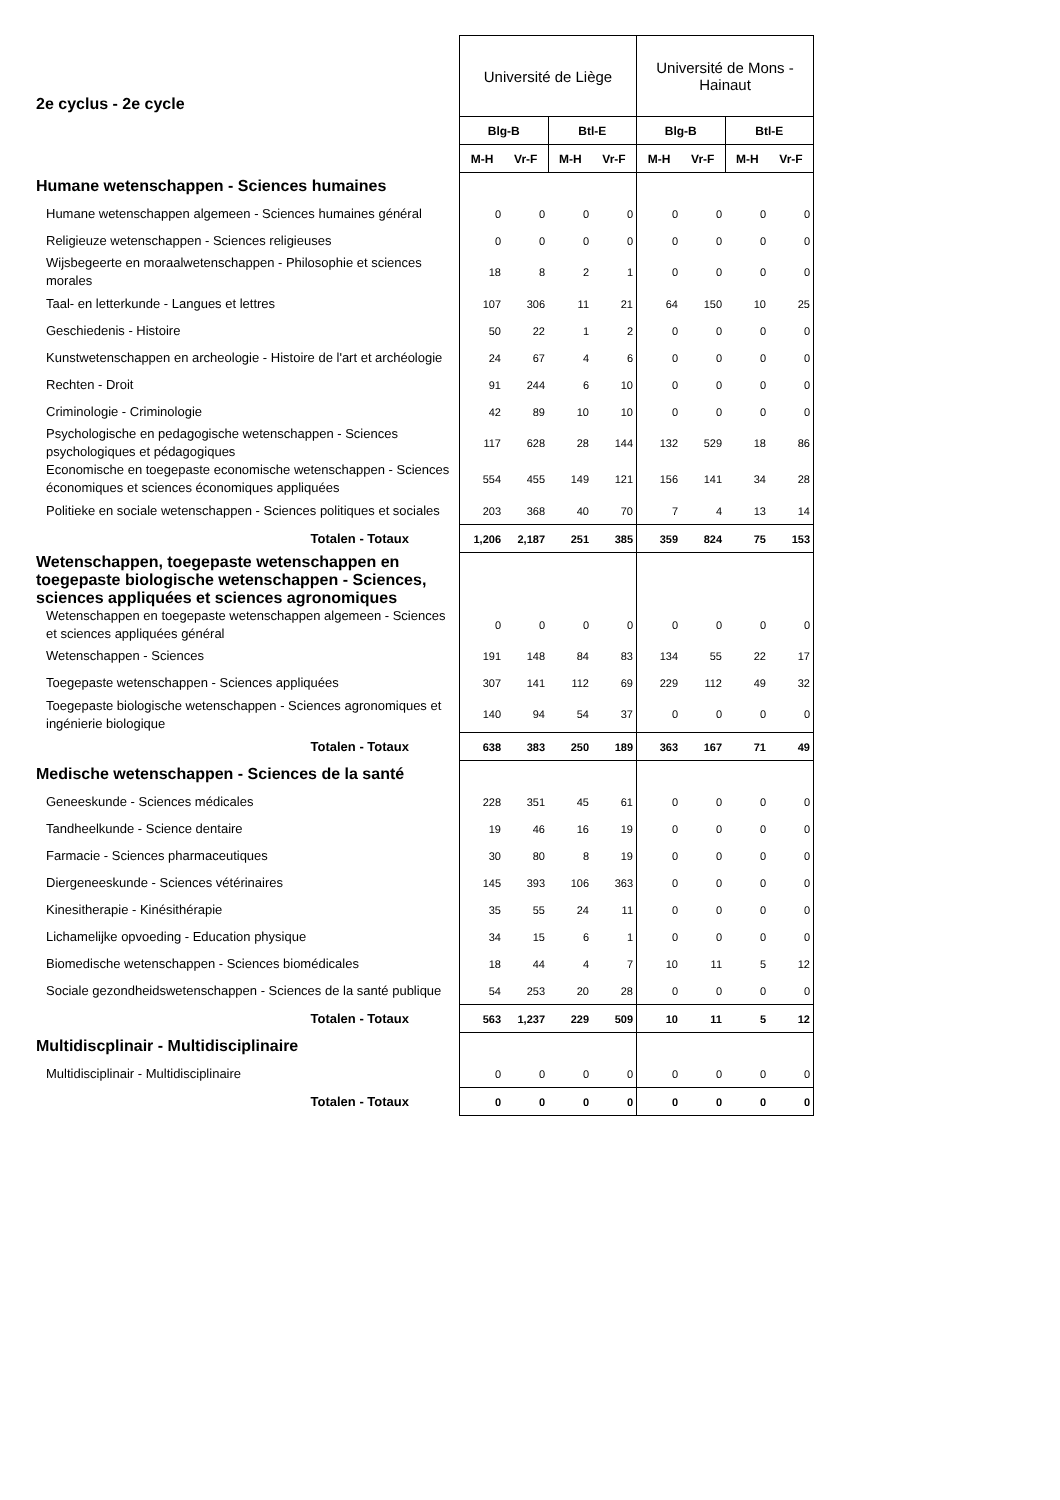| 2e cyclus - 2e cycle | Université de Liège | | | | Université de Mons - Hainaut | | | |
| | Blg-B | | Btl-E | | Blg-B | | Btl-E | |
| | M-H | Vr-F | M-H | Vr-F | M-H | Vr-F | M-H | Vr-F |
| Humane wetenschappen - Sciences humaines | | | | | | | | |
| Humane wetenschappen algemeen - Sciences humaines général | 0 | 0 | 0 | 0 | 0 | 0 | 0 | 0 |
| Religieuze wetenschappen - Sciences religieuses | 0 | 0 | 0 | 0 | 0 | 0 | 0 | 0 |
| Wijsbegeerte en moraalwetenschappen - Philosophie et sciences morales | 18 | 8 | 2 | 1 | 0 | 0 | 0 | 0 |
| Taal- en letterkunde - Langues et lettres | 107 | 306 | 11 | 21 | 64 | 150 | 10 | 25 |
| Geschiedenis - Histoire | 50 | 22 | 1 | 2 | 0 | 0 | 0 | 0 |
| Kunstwetenschappen en archeologie - Histoire de l'art et archéologie | 24 | 67 | 4 | 6 | 0 | 0 | 0 | 0 |
| Rechten - Droit | 91 | 244 | 6 | 10 | 0 | 0 | 0 | 0 |
| Criminologie - Criminologie | 42 | 89 | 10 | 10 | 0 | 0 | 0 | 0 |
| Psychologische en pedagogische wetenschappen - Sciences psychologiques et pédagogiques | 117 | 628 | 28 | 144 | 132 | 529 | 18 | 86 |
| Economische en toegepaste economische wetenschappen - Sciences économiques et sciences économiques appliquées | 554 | 455 | 149 | 121 | 156 | 141 | 34 | 28 |
| Politieke en sociale wetenschappen - Sciences politiques et sociales | 203 | 368 | 40 | 70 | 7 | 4 | 13 | 14 |
| Totalen - Totaux | 1,206 | 2,187 | 251 | 385 | 359 | 824 | 75 | 153 |
| Wetenschappen, toegepaste wetenschappen en toegepaste biologische wetenschappen - Sciences, sciences appliquées et sciences agronomiques | | | | | | | | |
| Wetenschappen en toegepaste wetenschappen algemeen - Sciences et sciences appliquées général | 0 | 0 | 0 | 0 | 0 | 0 | 0 | 0 |
| Wetenschappen - Sciences | 191 | 148 | 84 | 83 | 134 | 55 | 22 | 17 |
| Toegepaste wetenschappen - Sciences appliquées | 307 | 141 | 112 | 69 | 229 | 112 | 49 | 32 |
| Toegepaste biologische wetenschappen - Sciences agronomiques et ingénierie biologique | 140 | 94 | 54 | 37 | 0 | 0 | 0 | 0 |
| Totalen - Totaux | 638 | 383 | 250 | 189 | 363 | 167 | 71 | 49 |
| Medische wetenschappen - Sciences de la santé | | | | | | | | |
| Geneeskunde - Sciences médicales | 228 | 351 | 45 | 61 | 0 | 0 | 0 | 0 |
| Tandheelkunde - Science dentaire | 19 | 46 | 16 | 19 | 0 | 0 | 0 | 0 |
| Farmacie - Sciences pharmaceutiques | 30 | 80 | 8 | 19 | 0 | 0 | 0 | 0 |
| Diergeneeskunde - Sciences vétérinaires | 145 | 393 | 106 | 363 | 0 | 0 | 0 | 0 |
| Kinesitherapie - Kinésithérapie | 35 | 55 | 24 | 11 | 0 | 0 | 0 | 0 |
| Lichamelijke opvoeding - Education physique | 34 | 15 | 6 | 1 | 0 | 0 | 0 | 0 |
| Biomedische wetenschappen - Sciences biomédicales | 18 | 44 | 4 | 7 | 10 | 11 | 5 | 12 |
| Sociale gezondheidswetenschappen - Sciences de la santé publique | 54 | 253 | 20 | 28 | 0 | 0 | 0 | 0 |
| Totalen - Totaux | 563 | 1,237 | 229 | 509 | 10 | 11 | 5 | 12 |
| Multidiscplinair - Multidisciplinaire | | | | | | | | |
| Multidisciplinair - Multidisciplinaire | 0 | 0 | 0 | 0 | 0 | 0 | 0 | 0 |
| Totalen - Totaux | 0 | 0 | 0 | 0 | 0 | 0 | 0 | 0 |